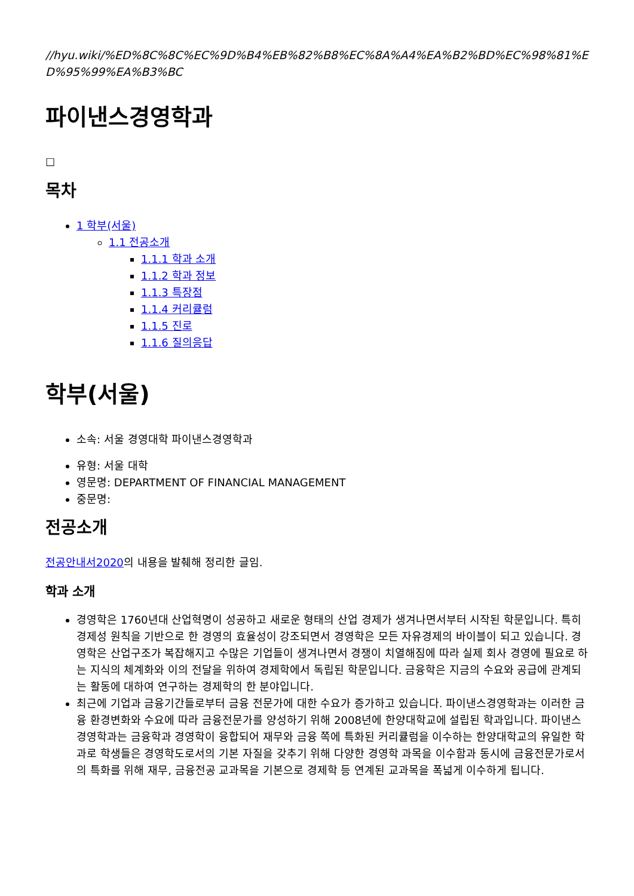//hyu.wiki/%ED%8C%8C%EC%9D%B4%EB%82%B8%EC%8A%A4%EA%B2%BD%EC%98%81%ED%95%99%EA%B3%BC
파이낸스경영학과
☐
목차
1 학부(서울)
1.1 전공소개
1.1.1 학과 소개
1.1.2 학과 정보
1.1.3 특장점
1.1.4 커리큘럼
1.1.5 진로
1.1.6 질의응답
학부(서울)
소속: 서울 경영대학 파이낸스경영학과
유형: 서울 대학
영문명: DEPARTMENT OF FINANCIAL MANAGEMENT
중문명:
전공소개
전공안내서2020의 내용을 발췌해 정리한 글임.
학과 소개
경영학은 1760년대 산업혁명이 성공하고 새로운 형태의 산업 경제가 생겨나면서부터 시작된 학문입니다. 특히 경제성 원칙을 기반으로 한 경영의 효율성이 강조되면서 경영학은 모든 자유경제의 바이블이 되고 있습니다. 경영학은 산업구조가 복잡해지고 수많은 기업들이 생겨나면서 경쟁이 치열해짐에 따라 실제 회사 경영에 필요로 하는 지식의 체계화와 이의 전달을 위하여 경제학에서 독립된 학문입니다. 금융학은 지금의 수요와 공급에 관계되는 활동에 대하여 연구하는 경제학의 한 분야입니다.
최근에 기업과 금융기간들로부터 금융 전문가에 대한 수요가 증가하고 있습니다. 파이낸스경영학과는 이러한 금융 환경변화와 수요에 따라 금융전문가를 양성하기 위해 2008년에 한양대학교에 설립된 학과입니다. 파이낸스경영학과는 금융학과 경영학이 융합되어 재무와 금융 쪽에 특화된 커리큘럼을 이수하는 한양대학교의 유일한 학과로 학생들은 경영학도로서의 기본 자질을 갖추기 위해 다양한 경영학 과목을 이수함과 동시에 금융전문가로서의 특화를 위해 재무, 금융전공 교과목을 기본으로 경제학 등 연계된 교과목을 폭넓게 이수하게 됩니다.